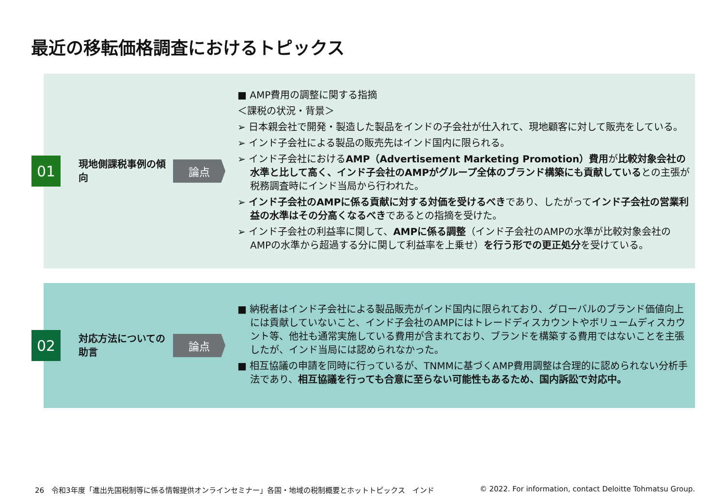最近の移転価格調査におけるトピックス
01
現地側課税事例の傾向
論点
■ AMP費用の調整に関する指摘
＜課税の状況・背景＞
➢ 日本親会社で開発・製造した製品をインドの子会社が仕入れて、現地顧客に対して販売をしている。
➢ インド子会社による製品の販売先はインド国内に限られる。
➢ インド子会社におけるAMP（Advertisement Marketing Promotion）費用が比較対象会社の水準と比して高く、インド子会社のAMPがグループ全体のブランド構築にも貢献しているとの主張が税務調査時にインド当局から行われた。
➢ インド子会社のAMPに係る貢献に対する対価を受けるべきであり、したがってインド子会社の営業利益の水準はその分高くなるべきであるとの指摘を受けた。
➢ インド子会社の利益率に関して、AMPに係る調整（インド子会社のAMPの水準が比較対象会社のAMPの水準から超過する分に関して利益率を上乗せ）を行う形での更正処分を受けている。
02
対応方法についての助言
論点
■ 納税者はインド子会社による製品販売がインド国内に限られており、グローバルのブランド価値向上には貢献していないこと、インド子会社のAMPにはトレードディスカウントやボリュームディスカウント等、他社も通常実施している費用が含まれており、ブランドを構築する費用ではないことを主張したが、インド当局には認められなかった。
■ 相互協議の申請を同時に行っているが、TNMMに基づくAMP費用調整は合理的に認められない分析手法であり、相互協議を行っても合意に至らない可能性もあるため、国内訴訟で対応中。
26　令和3年度「進出先国税制等に係る情報提供オンラインセミナー」各国・地域の税制概要とホットトピックス　インド
© 2022. For information, contact Deloitte Tohmatsu Group.